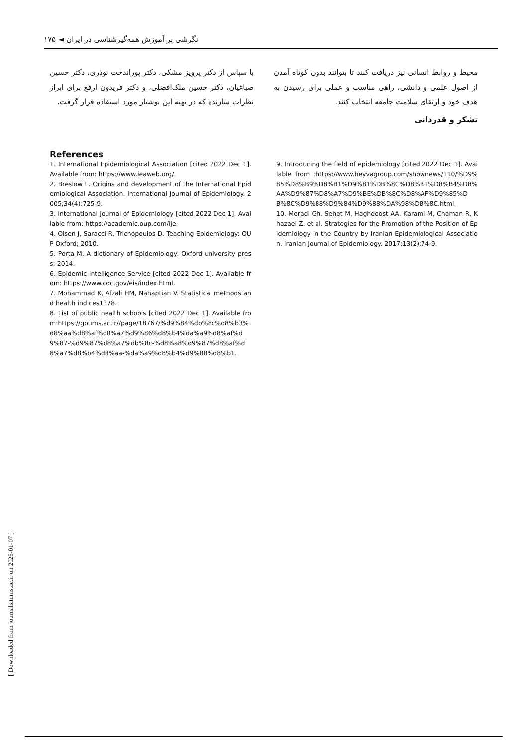نگرشی بر آموزش همه‌گیرشناسی در ایران ◄ ۱۷۵
محیط و روابط انسانی نیز دریافت کنند تا بتوانند بدون کوتاه آمدن از اصول علمی و دانشی، راهی مناسب و عملی برای رسیدن به هدف خود و ارتقای سلامت جامعه انتخاب کنند.
تشکر و قدردانی
با سپاس از دکتر پرویز مشکی، دکتر پوراندخت نوذری، دکتر حسین صباغیان، دکتر حسین ملک‌افضلی، و دکتر فریدون ارفع برای ابراز نظرات سازنده که در تهیه این نوشتار مورد استفاده قرار گرفت.
References
1. International Epidemiological Association [cited 2022 Dec 1]. Available from: https://www.ieaweb.org/.
2. Breslow L. Origins and development of the International Epidemiological Association. International Journal of Epidemiology. 2005;34(4):725-9.
3. International Journal of Epidemiology [cited 2022 Dec 1]. Available from: https://academic.oup.com/ije.
4. Olsen J, Saracci R, Trichopoulos D. Teaching Epidemiology: OUP Oxford; 2010.
5. Porta M. A dictionary of Epidemiology: Oxford university press; 2014.
6. Epidemic Intelligence Service [cited 2022 Dec 1]. Available from: https://www.cdc.gov/eis/index.html.
7. Mohammad K, Afzali HM, Nahaptian V. Statistical methods and health indices1378.
8. List of public health schools [cited 2022 Dec 1]. Available from:https://goums.ac.ir//page/18767/%d9%84%db%8c%d8%b3%d8%aa%d8%af%d8%a7%d9%86%d8%b4%da%a9%d8%af%d9%87-%d9%87%d8%a7%db%8c-%d8%a8%d9%87%d8%af%d8%a7%d8%b4%d8%aa-%da%a9%d8%b4%d9%88%d8%b1.
9. Introducing the field of epidemiology [cited 2022 Dec 1]. Available from :https://www.heyvagroup.com/shownews/110/%D9%85%D8%B9%D8%B1%D9%81%DB%8C%D8%B1%D8%B4%D8%AA%D9%87%D8%A7%D9%BE%DB%8C%D8%AF%D9%85%DB%8C%D9%88%D9%84%D9%88%DA%98%DB%8C.html.
10. Moradi Gh, Sehat M, Haghdoost AA, Karami M, Chaman R, Khazaei Z, et al. Strategies for the Promotion of the Position of Epidemiology in the Country by Iranian Epidemiological Association. Iranian Journal of Epidemiology. 2017;13(2):74-9.
[ Downloaded from journals.tums.ac.ir on 2025-01-07 ]